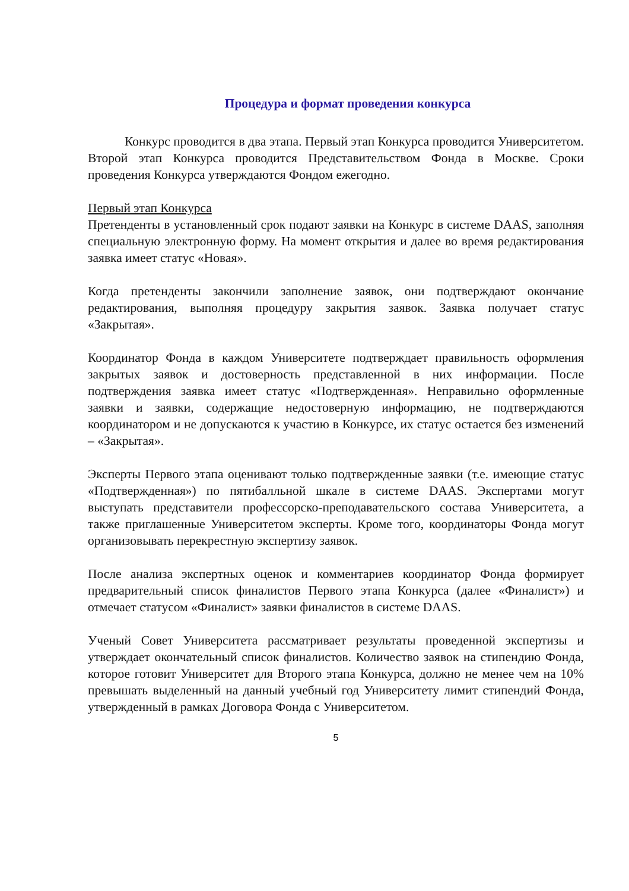Процедура и формат проведения конкурса
Конкурс проводится в два этапа. Первый этап Конкурса проводится Университетом. Второй этап Конкурса проводится Представительством Фонда в Москве. Сроки проведения Конкурса утверждаются Фондом ежегодно.
Первый этап Конкурса
Претенденты в установленный срок подают заявки на Конкурс в системе DAAS, заполняя специальную электронную форму. На момент открытия и далее во время редактирования заявка имеет статус «Новая».
Когда претенденты закончили заполнение заявок, они подтверждают окончание редактирования, выполняя процедуру закрытия заявок. Заявка получает статус «Закрытая».
Координатор Фонда в каждом Университете подтверждает правильность оформления закрытых заявок и достоверность представленной в них информации. После подтверждения заявка имеет статус «Подтвержденная». Неправильно оформленные заявки и заявки, содержащие недостоверную информацию, не подтверждаются координатором и не допускаются к участию в Конкурсе, их статус остается без изменений – «Закрытая».
Эксперты Первого этапа оценивают только подтвержденные заявки (т.е. имеющие статус «Подтвержденная») по пятибалльной шкале в системе DAAS. Экспертами могут выступать представители профессорско-преподавательского состава Университета, а также приглашенные Университетом эксперты. Кроме того, координаторы Фонда могут организовывать перекрестную экспертизу заявок.
После анализа экспертных оценок и комментариев координатор Фонда формирует предварительный список финалистов Первого этапа Конкурса (далее «Финалист») и отмечает статусом «Финалист» заявки финалистов в системе DAAS.
Ученый Совет Университета рассматривает результаты проведенной экспертизы и утверждает окончательный список финалистов. Количество заявок на стипендию Фонда, которое готовит Университет для Второго этапа Конкурса, должно не менее чем на 10% превышать выделенный на данный учебный год Университету лимит стипендий Фонда, утвержденный в рамках Договора Фонда с Университетом.
5